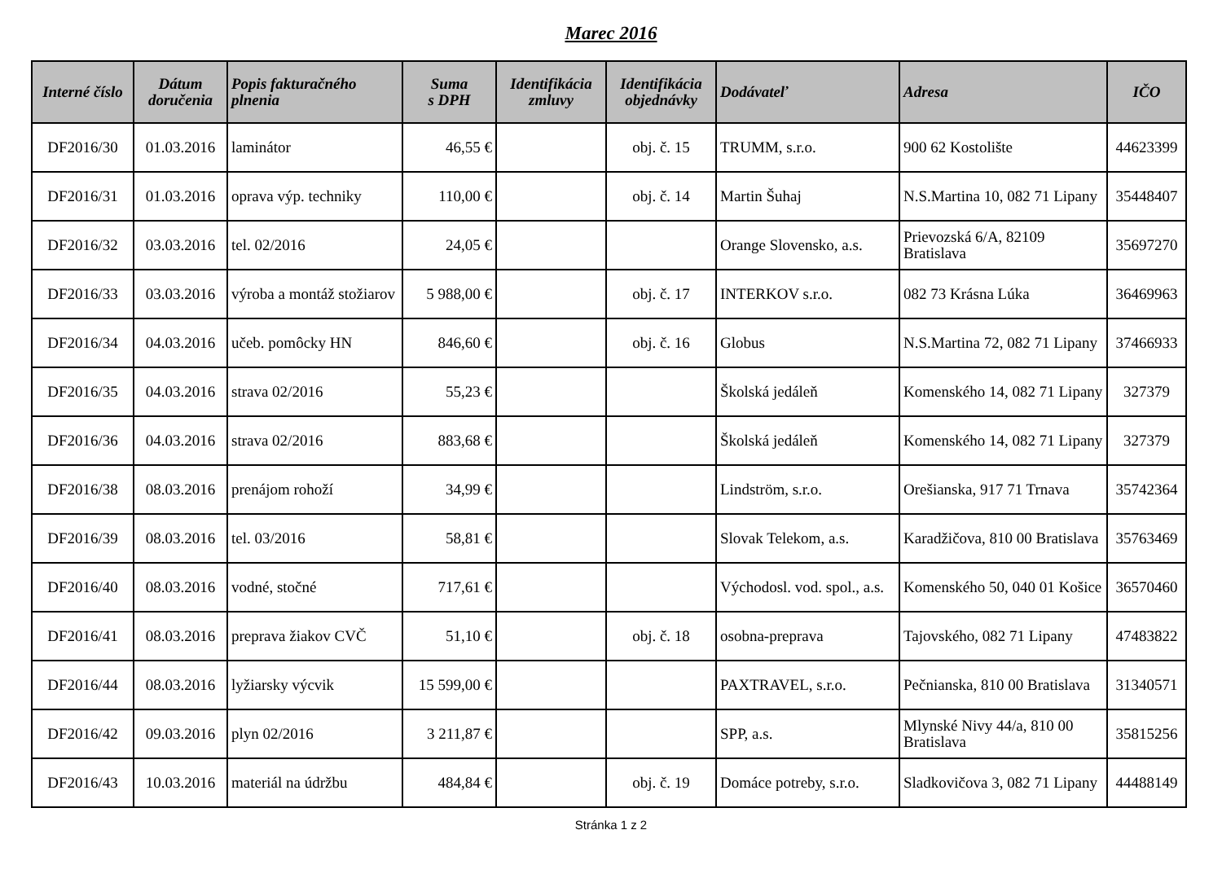Marec 2016
| Interné číslo | Dátum doručenia | Popis fakturačného plnenia | Suma s DPH | Identifikácia zmluvy | Identifikácia objednávky | Dodávateľ | Adresa | IČO |
| --- | --- | --- | --- | --- | --- | --- | --- | --- |
| DF2016/30 | 01.03.2016 | laminátor | 46,55 € | | obj. č. 15 | TRUMM, s.r.o. | 900 62 Kostolište | 44623399 |
| DF2016/31 | 01.03.2016 | oprava výp. techniky | 110,00 € | | obj. č. 14 | Martin Šuhaj | N.S.Martina 10, 082 71 Lipany | 35448407 |
| DF2016/32 | 03.03.2016 | tel. 02/2016 | 24,05 € | | | Orange Slovensko, a.s. | Prievozská 6/A, 82109 Bratislava | 35697270 |
| DF2016/33 | 03.03.2016 | výroba a montáž stožiarov | 5 988,00 € | | obj. č. 17 | INTERKOV s.r.o. | 082 73 Krásna Lúka | 36469963 |
| DF2016/34 | 04.03.2016 | učeb. pomôcky HN | 846,60 € | | obj. č. 16 | Globus | N.S.Martina 72, 082 71 Lipany | 37466933 |
| DF2016/35 | 04.03.2016 | strava 02/2016 | 55,23 € | | | Školská jedáleň | Komenského 14, 082 71 Lipany | 327379 |
| DF2016/36 | 04.03.2016 | strava 02/2016 | 883,68 € | | | Školská jedáleň | Komenského 14, 082 71 Lipany | 327379 |
| DF2016/38 | 08.03.2016 | prenájom rohoží | 34,99 € | | | Lindström, s.r.o. | Orešianska, 917 71 Trnava | 35742364 |
| DF2016/39 | 08.03.2016 | tel. 03/2016 | 58,81 € | | | Slovak Telekom, a.s. | Karadžičova, 810 00 Bratislava | 35763469 |
| DF2016/40 | 08.03.2016 | vodné, stočné | 717,61 € | | | Východosl. vod. spol., a.s. | Komenského 50, 040 01 Košice | 36570460 |
| DF2016/41 | 08.03.2016 | preprava žiakov CVČ | 51,10 € | | obj. č. 18 | osobna-preprava | Tajovského, 082 71 Lipany | 47483822 |
| DF2016/44 | 08.03.2016 | lyžiarsky výcvik | 15 599,00 € | | | PAXTRAVEL, s.r.o. | Pečnianska, 810 00 Bratislava | 31340571 |
| DF2016/42 | 09.03.2016 | plyn 02/2016 | 3 211,87 € | | | SPP, a.s. | Mlynské Nivy 44/a, 810 00 Bratislava | 35815256 |
| DF2016/43 | 10.03.2016 | materiál na údržbu | 484,84 € | | obj. č. 19 | Domáce potreby, s.r.o. | Sladkovičova 3, 082 71 Lipany | 44488149 |
Stránka 1 z 2